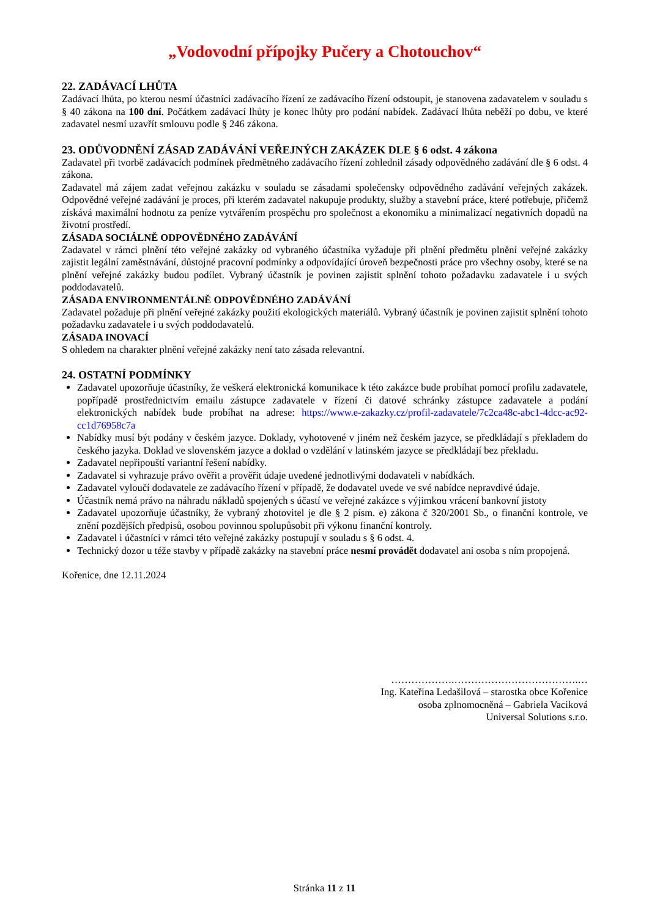„Vodovodní přípojky Pučery a Chotouchov“
22. ZADÁVACÍ LHŮTA
Zadávací lhůta, po kterou nesmí účastníci zadávacího řízení ze zadávacího řízení odstoupit, je stanovena zadavatelem v souladu s § 40 zákona na 100 dní. Počátkem zadávací lhůty je konec lhůty pro podání nabídek. Zadávací lhůta neběží po dobu, ve které zadavatel nesmí uzavřít smlouvu podle § 246 zákona.
23. ODŮVODNĚNÍ ZÁSAD ZADÁVÁNÍ VEŘEJNÝCH ZAKÁZEK DLE § 6 odst. 4 zákona
Zadavatel při tvorbě zadávacích podmínek předmětného zadávacího řízení zohlednil zásady odpovědného zadávání dle § 6 odst. 4 zákona.
Zadavatel má zájem zadat veřejnou zakázku v souladu se zásadami společensky odpovědného zadávání veřejných zakázek. Odpovědné veřejné zadávání je proces, při kterém zadavatel nakupuje produkty, služby a stavební práce, které potřebuje, přičemž získává maximální hodnotu za peníze vytvářením prospěchu pro společnost a ekonomiku a minimalizací negativních dopadů na životní prostředí.
ZÁSADA SOCIÁLNĚ ODPOVĚDNÉHO ZADÁVÁNÍ
Zadavatel v rámci plnění této veřejné zakázky od vybraného účastníka vyžaduje při plnění předmětu plnění veřejné zakázky zajistit legální zaměstnávání, důstojné pracovní podmínky a odpovídající úroveň bezpečnosti práce pro všechny osoby, které se na plnění veřejné zakázky budou podílet. Vybraný účastník je povinen zajistit splnění tohoto požadavku zadavatele i u svých poddodavatelů.
ZÁSADA ENVIRONMENTÁLNĚ ODPOVĚDNÉHO ZADÁVÁNÍ
Zadavatel požaduje při plnění veřejné zakázky použití ekologických materiálů. Vybraný účastník je povinen zajistit splnění tohoto požadavku zadavatele i u svých poddodavatelů.
ZÁSADA INOVACÍ
S ohledem na charakter plnění veřejné zakázky není tato zásada relevantní.
24. OSTATNÍ PODMÍNKY
Zadavatel upozorňuje účastníky, že veškerá elektronická komunikace k této zakázce bude probíhat pomocí profilu zadavatele, popřípadě prostřednictvím emailu zástupce zadavatele v řízení či datové schránky zástupce zadavatele a podání elektronických nabídek bude probíhat na adrese: https://www.e-zakazky.cz/profil-zadavatele/7c2ca48c-abc1-4dcc-ac92-cc1d76958c7a
Nabídky musí být podány v českém jazyce. Doklady, vyhotovené v jiném než českém jazyce, se předkládají s překladem do českého jazyka. Doklad ve slovenském jazyce a doklad o vzdělání v latinském jazyce se předkládají bez překladu.
Zadavatel nepřipouští variantní řešení nabídky.
Zadavatel si vyhrazuje právo ověřit a prověřit údaje uvedené jednotlivými dodavateli v nabídkách.
Zadavatel vyloučí dodavatele ze zadávacího řízení v případě, že dodavatel uvede ve své nabídce nepravdivé údaje.
Účastník nemá právo na náhradu nákladů spojených s účastí ve veřejné zakázce s výjimkou vrácení bankovní jistoty
Zadavatel upozorňuje účastníky, že vybraný zhotovitel je dle § 2 písm. e) zákona č 320/2001 Sb., o finanční kontrole, ve znění pozdějších předpisů, osobou povinnou spolupůsobit při výkonu finanční kontroly.
Zadavatel i účastníci v rámci této veřejné zakázky postupují v souladu s § 6 odst. 4.
Technický dozor u téže stavby v případě zakázky na stavební práce nesmí provádět dodavatel ani osoba s ním propojená.
Kořenice, dne 12.11.2024
……………….……………………………….…
Ing. Kateřina Ledašilová – starostka obce Kořenice
osoba zplnomocněná – Gabriela Vaciková
Universal Solutions s.r.o.
Stránka 11 z 11